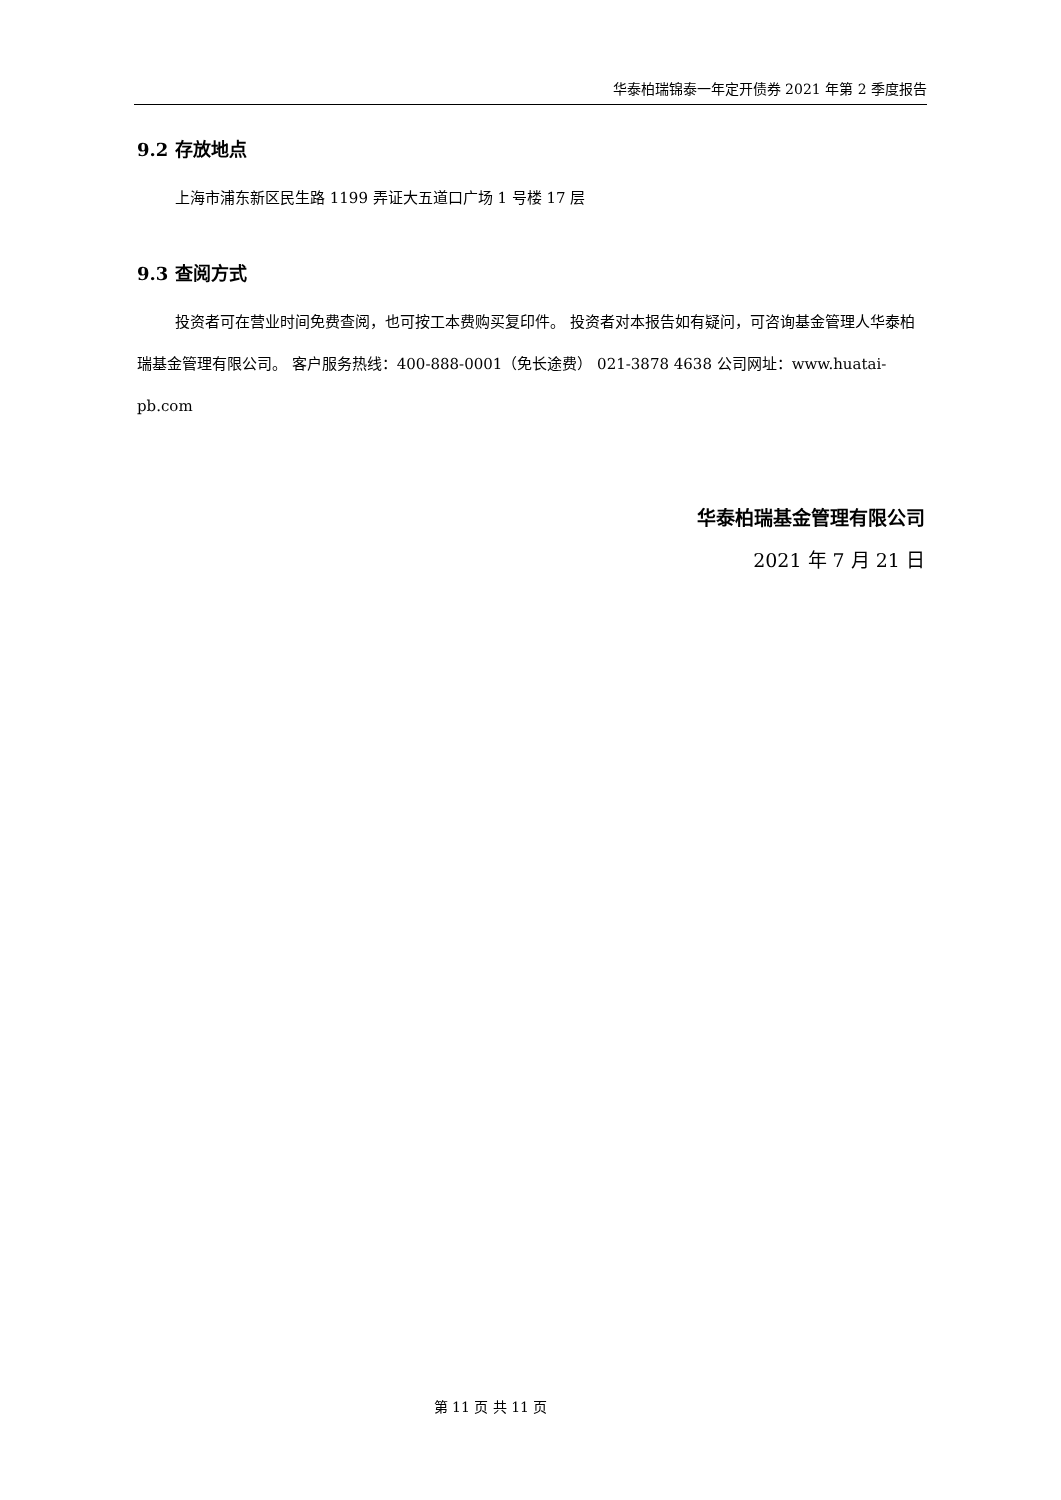华泰柏瑞锦泰一年定开债券 2021 年第 2 季度报告
9.2 存放地点
上海市浦东新区民生路 1199 弄证大五道口广场 1 号楼 17 层
9.3 查阅方式
投资者可在营业时间免费查阅，也可按工本费购买复印件。 投资者对本报告如有疑问，可咨询基金管理人华泰柏瑞基金管理有限公司。 客户服务热线：400-888-0001（免长途费） 021-3878 4638 公司网址：www.huatai-pb.com
华泰柏瑞基金管理有限公司
2021 年 7 月 21 日
第 11 页 共 11 页